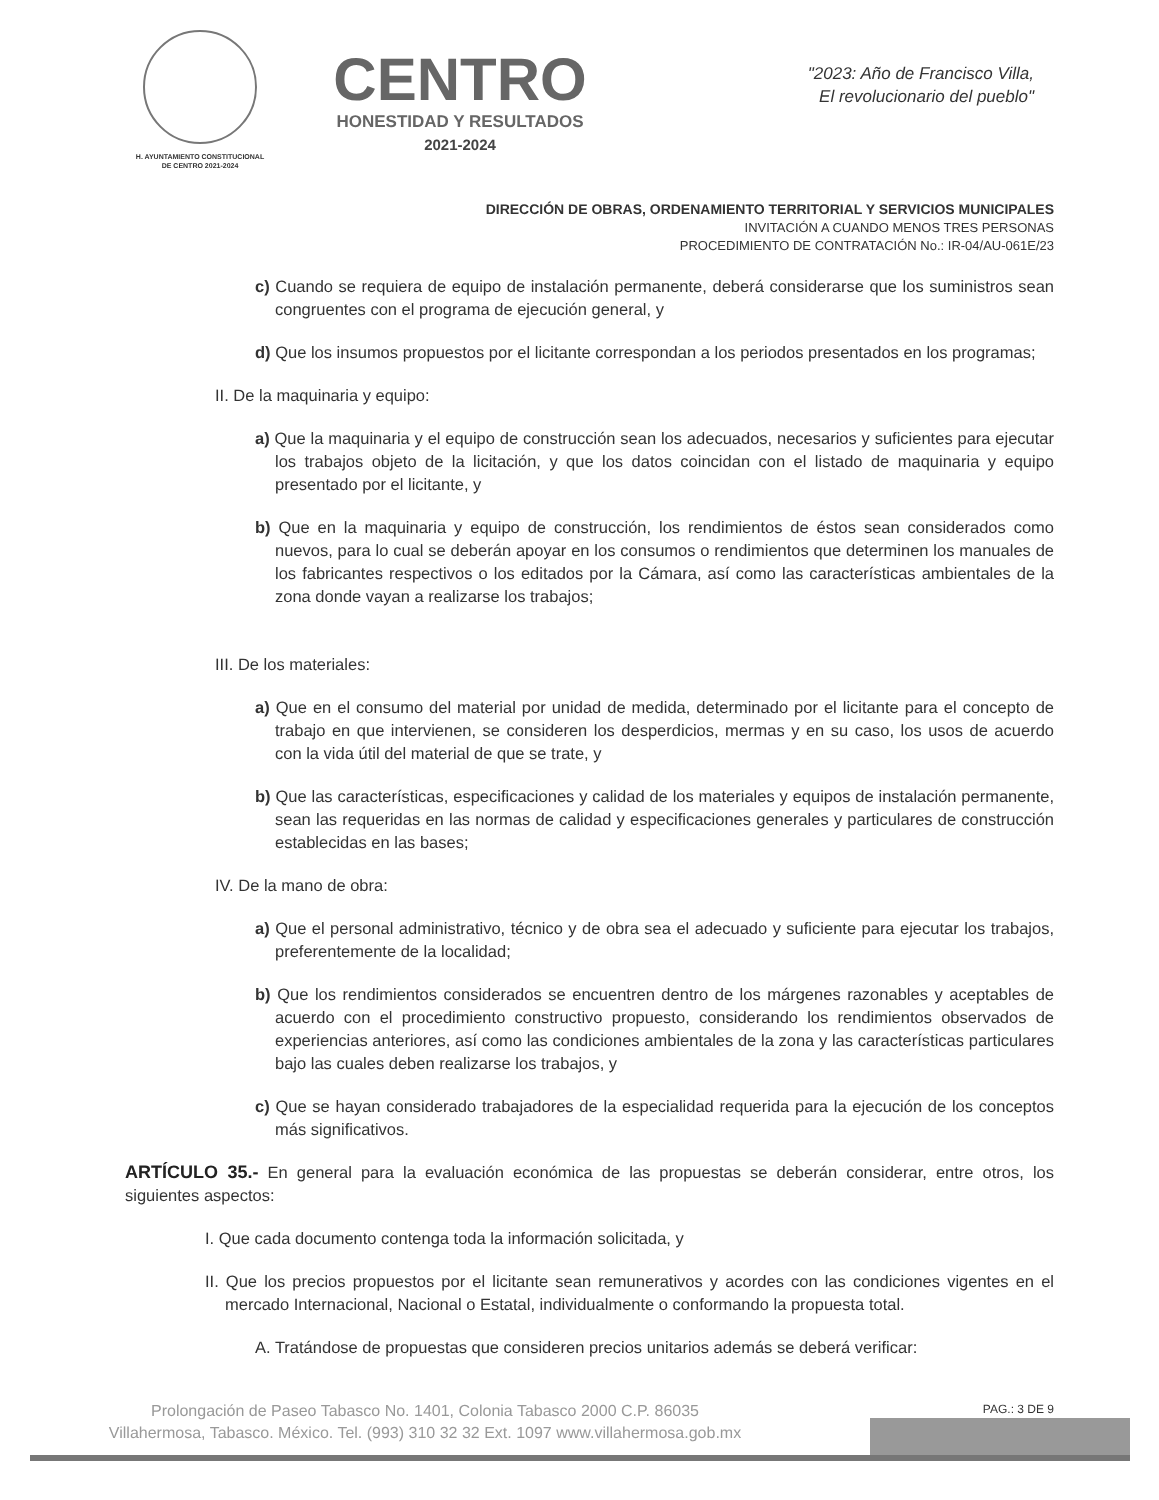H. AYUNTAMIENTO CONSTITUCIONAL
DE CENTRO 2021-2024
CENTRO
HONESTIDAD Y RESULTADOS
2021-2024
"2023: Año de Francisco Villa,
El revolucionario del pueblo"
DIRECCIÓN DE OBRAS, ORDENAMIENTO TERRITORIAL Y SERVICIOS MUNICIPALES
INVITACIÓN A CUANDO MENOS TRES PERSONAS
PROCEDIMIENTO DE CONTRATACIÓN No.: IR-04/AU-061E/23
c) Cuando se requiera de equipo de instalación permanente, deberá considerarse que los suministros sean congruentes con el programa de ejecución general, y
d) Que los insumos propuestos por el licitante correspondan a los periodos presentados en los programas;
II. De la maquinaria y equipo:
a) Que la maquinaria y el equipo de construcción sean los adecuados, necesarios y suficientes para ejecutar los trabajos objeto de la licitación, y que los datos coincidan con el listado de maquinaria y equipo presentado por el licitante, y
b) Que en la maquinaria y equipo de construcción, los rendimientos de éstos sean considerados como nuevos, para lo cual se deberán apoyar en los consumos o rendimientos que determinen los manuales de los fabricantes respectivos o los editados por la Cámara, así como las características ambientales de la zona donde vayan a realizarse los trabajos;
III. De los materiales:
a) Que en el consumo del material por unidad de medida, determinado por el licitante para el concepto de trabajo en que intervienen, se consideren los desperdicios, mermas y en su caso, los usos de acuerdo con la vida útil del material de que se trate, y
b) Que las características, especificaciones y calidad de los materiales y equipos de instalación permanente, sean las requeridas en las normas de calidad y especificaciones generales y particulares de construcción establecidas en las bases;
IV. De la mano de obra:
a) Que el personal administrativo, técnico y de obra sea el adecuado y suficiente para ejecutar los trabajos, preferentemente de la localidad;
b) Que los rendimientos considerados se encuentren dentro de los márgenes razonables y aceptables de acuerdo con el procedimiento constructivo propuesto, considerando los rendimientos observados de experiencias anteriores, así como las condiciones ambientales de la zona y las características particulares bajo las cuales deben realizarse los trabajos, y
c) Que se hayan considerado trabajadores de la especialidad requerida para la ejecución de los conceptos más significativos.
ARTÍCULO 35.- En general para la evaluación económica de las propuestas se deberán considerar, entre otros, los siguientes aspectos:
I. Que cada documento contenga toda la información solicitada, y
II. Que los precios propuestos por el licitante sean remunerativos y acordes con las condiciones vigentes en el mercado Internacional, Nacional o Estatal, individualmente o conformando la propuesta total.
A. Tratándose de propuestas que consideren precios unitarios además se deberá verificar:
PAG.: 3 DE 9
Prolongación de Paseo Tabasco No. 1401, Colonia Tabasco 2000 C.P. 86035
Villahermosa, Tabasco. México. Tel. (993) 310 32 32 Ext. 1097 www.villahermosa.gob.mx